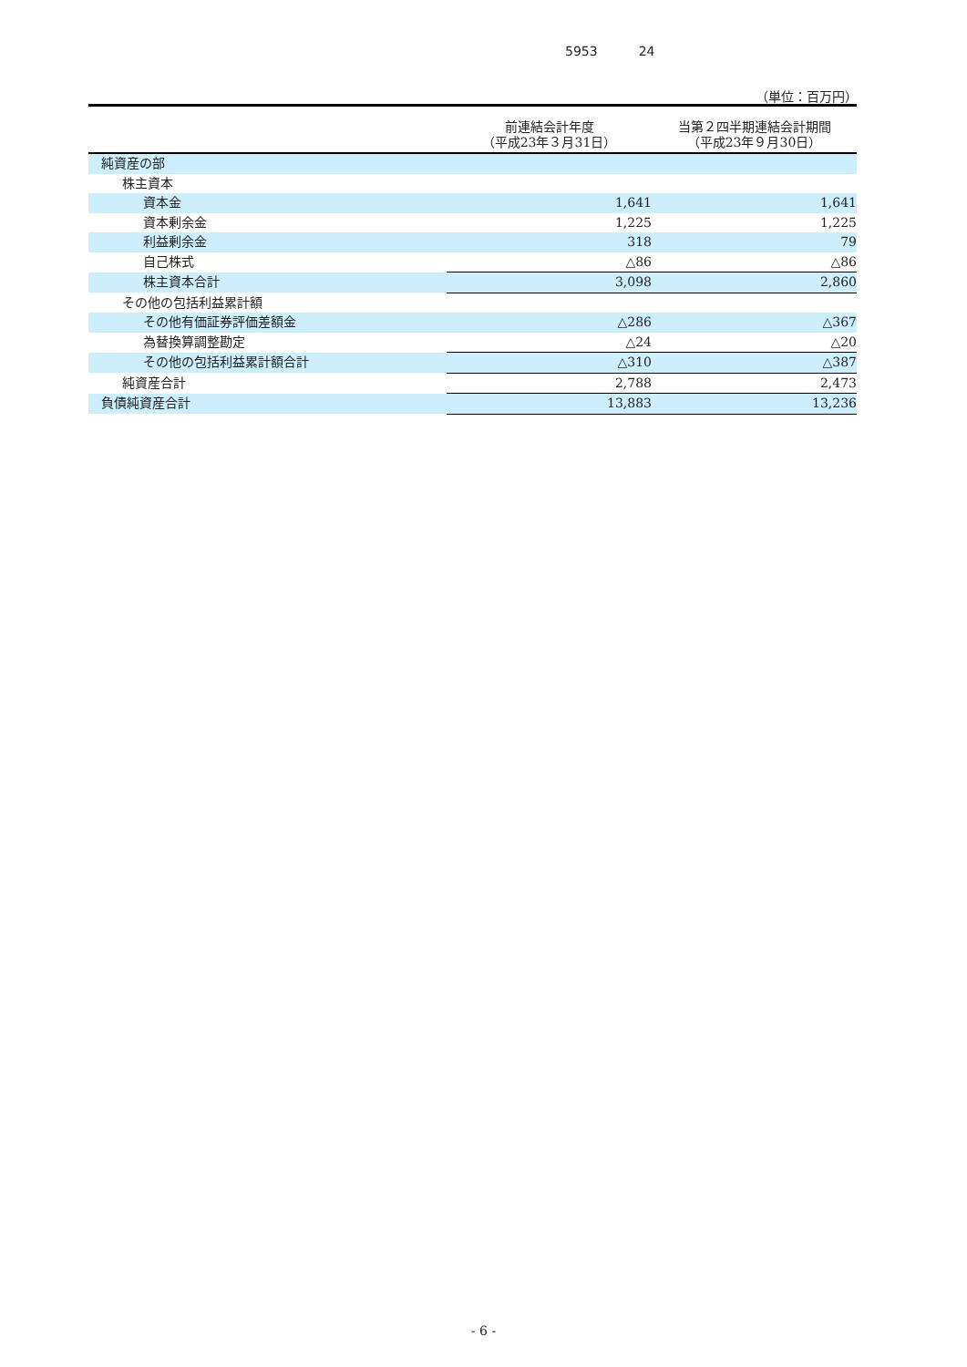5953 24
（単位：百万円）
| | 前連結会計年度 （平成23年３月31日） | 当第２四半期連結会計期間 （平成23年９月30日） |
| --- | --- | --- |
| 純資産の部 | | |
| 株主資本 | | |
| 資本金 | 1,641 | 1,641 |
| 資本剰余金 | 1,225 | 1,225 |
| 利益剰余金 | 318 | 79 |
| 自己株式 | △86 | △86 |
| 株主資本合計 | 3,098 | 2,860 |
| その他の包括利益累計額 | | |
| その他有価証券評価差額金 | △286 | △367 |
| 為替換算調整勘定 | △24 | △20 |
| その他の包括利益累計額合計 | △310 | △387 |
| 純資産合計 | 2,788 | 2,473 |
| 負債純資産合計 | 13,883 | 13,236 |
- 6 -